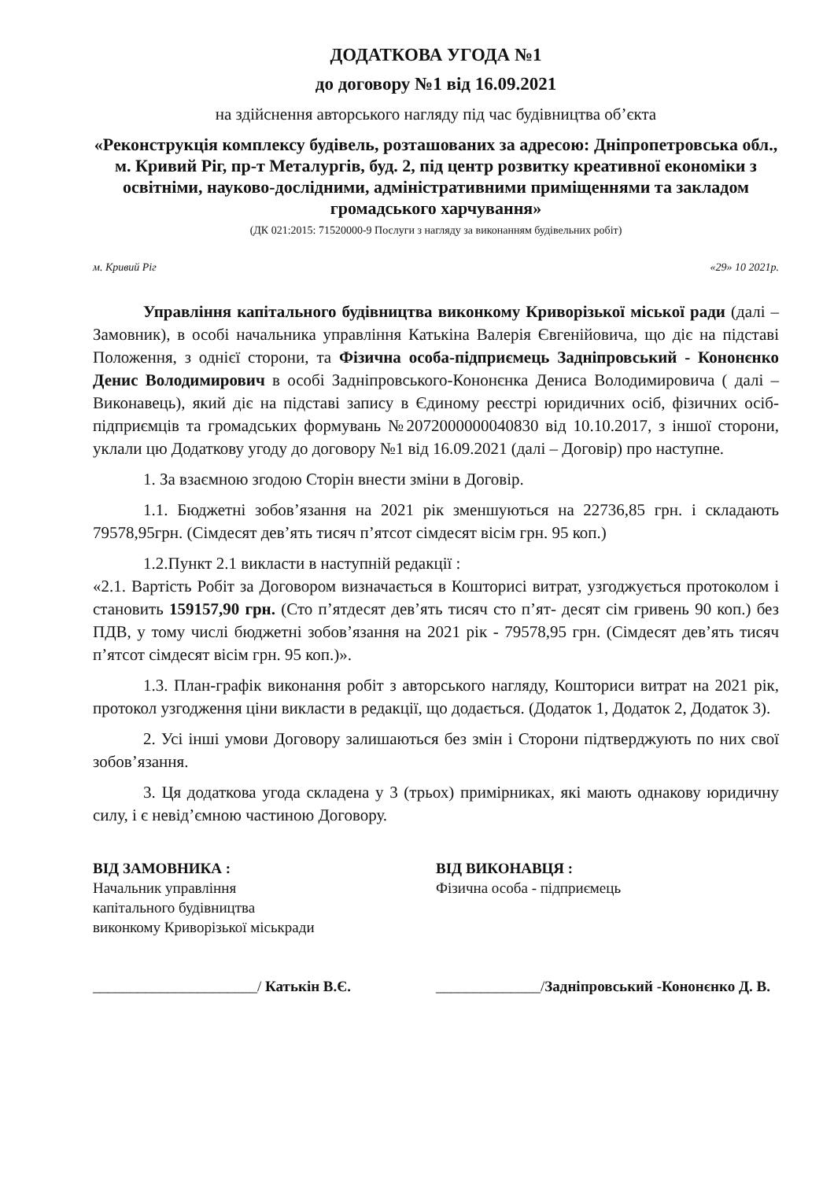ДОДАТКОВА УГОДА №1
до договору №1 від 16.09.2021
на здійснення авторського нагляду під час будівництва об’єкта
«Реконструкція комплексу будівель, розташованих за адресою: Дніпропетровська обл., м. Кривий Ріг, пр-т Металургів, буд. 2, під центр розвитку креативної економіки з освітніми, науково-дослідними, адміністративними приміщеннями та закладом громадського харчування»
(ДК 021:2015: 71520000-9 Послуги з нагляду за виконанням будівельних робіт)
м. Кривий Ріг «29» 10 2021р.
Управління капітального будівництва виконкому Криворізької міської ради (далі – Замовник), в особі начальника управління Катькіна Валерія Євгенійовича, що діє на підставі Положення, з однієї сторони, та Фізична особа-підприємець Задніпровський - Кононєнко Денис Володимирович в особі Задніпровського-Кононєнка Дениса Володимировича ( далі – Виконавець), який діє на підставі запису в Єдиному реєстрі юридичних осіб, фізичних осіб-підприємців та громадських формувань №2072000000040830 від 10.10.2017, з іншої сторони, уклали цю Додаткову угоду до договору №1 від 16.09.2021 (далі – Договір) про наступне.
1. За взаємною згодою Сторін внести зміни в Договір.
1.1. Бюджетні зобов’язання на 2021 рік зменшуються на 22736,85 грн. і складають 79578,95грн. (Сімдесят дев’ять тисяч п’ятсот сімдесят вісім грн. 95 коп.)
1.2.Пункт 2.1 викласти в наступній редакції :
«2.1. Вартість Робіт за Договором визначається в Кошторисі витрат, узгоджується протоколом і становить 159157,90 грн. (Сто п’ятдесят дев’ять тисяч сто п’ят- десят сім гривень 90 коп.) без ПДВ, у тому числі бюджетні зобов’язання на 2021 рік - 79578,95 грн. (Сімдесят дев’ять тисяч п’ятсот сімдесят вісім грн. 95 коп.)».
1.3. План-графік виконання робіт з авторського нагляду, Кошториси витрат на 2021 рік, протокол узгодження ціни викласти в редакції, що додається. (Додаток 1, Додаток 2, Додаток 3).
2. Усі інші умови Договору залишаються без змін і Сторони підтверджують по них свої зобов’язання.
3. Ця додаткова угода складена у 3 (трьох) примірниках, які мають однакову юридичну силу, і є невід’ємною частиною Договору.
ВІД ЗАМОВНИКА :
Начальник управління
капітального будівництва
виконкому Криворізької міськради
______________________/ Катькін В.Є.
ВІД ВИКОНАВЦЯ :
Фізична особа - підприємець
______________/Задніпровський -Кононєнко Д. В.